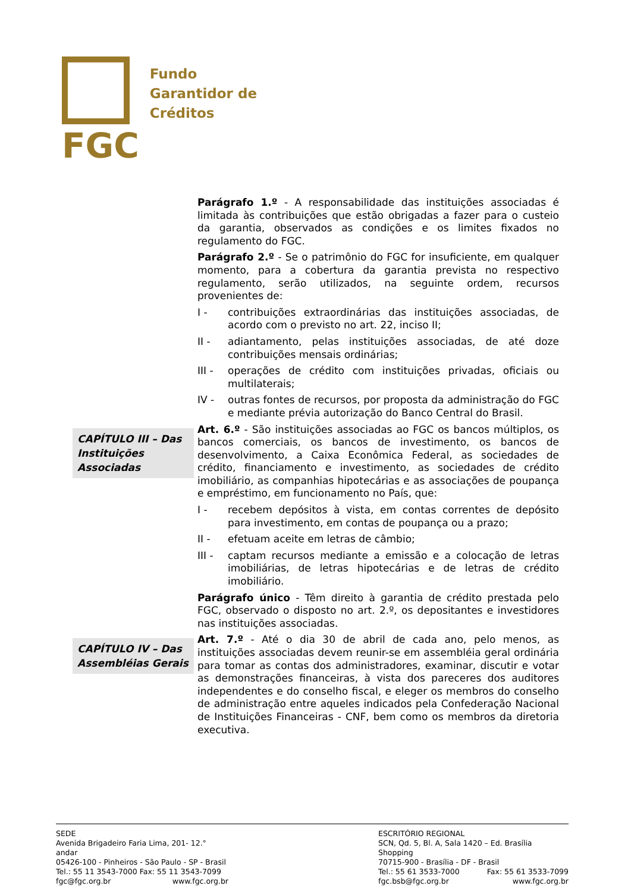FGC
Fundo
Garantidor de
Créditos
Parágrafo 1.º - A responsabilidade das instituições associadas é limitada às contribuições que estão obrigadas a fazer para o custeio da garantia, observados as condições e os limites fixados no regulamento do FGC.
Parágrafo 2.º - Se o patrimônio do FGC for insuficiente, em qualquer momento, para a cobertura da garantia prevista no respectivo regulamento, serão utilizados, na seguinte ordem, recursos provenientes de:
I - contribuições extraordinárias das instituições associadas, de acordo com o previsto no art. 22, inciso II;
II - adiantamento, pelas instituições associadas, de até doze contribuições mensais ordinárias;
III - operações de crédito com instituições privadas, oficiais ou multilaterais;
IV - outras fontes de recursos, por proposta da administração do FGC e mediante prévia autorização do Banco Central do Brasil.
CAPÍTULO III – Das Instituições Associadas
Art. 6.º - São instituições associadas ao FGC os bancos múltiplos, os bancos comerciais, os bancos de investimento, os bancos de desenvolvimento, a Caixa Econômica Federal, as sociedades de crédito, financiamento e investimento, as sociedades de crédito imobiliário, as companhias hipotecárias e as associações de poupança e empréstimo, em funcionamento no País, que:
I - recebem depósitos à vista, em contas correntes de depósito para investimento, em contas de poupança ou a prazo;
II - efetuam aceite em letras de câmbio;
III - captam recursos mediante a emissão e a colocação de letras imobiliárias, de letras hipotecárias e de letras de crédito imobiliário.
Parágrafo único - Têm direito à garantia de crédito prestada pelo FGC, observado o disposto no art. 2.º, os depositantes e investidores nas instituições associadas.
CAPÍTULO IV – Das Assembléias Gerais
Art. 7.º - Até o dia 30 de abril de cada ano, pelo menos, as instituições associadas devem reunir-se em assembléia geral ordinária para tomar as contas dos administradores, examinar, discutir e votar as demonstrações financeiras, à vista dos pareceres dos auditores independentes e do conselho fiscal, e eleger os membros do conselho de administração entre aqueles indicados pela Confederação Nacional de Instituições Financeiras - CNF, bem como os membros da diretoria executiva.
SEDE
Avenida Brigadeiro Faria Lima, 201- 12.° andar
05426-100 - Pinheiros - São Paulo - SP - Brasil
Tel.: 55 11 3543-7000 Fax: 55 11 3543-7099
fgc@fgc.org.br www.fgc.org.br
ESCRITÓRIO REGIONAL
SCN, Qd. 5, Bl. A, Sala 1420 – Ed. Brasília Shopping
70715-900 - Brasília - DF - Brasil
Tel.: 55 61 3533-7000 Fax: 55 61 3533-7099
fgc.bsb@fgc.org.br www.fgc.org.br